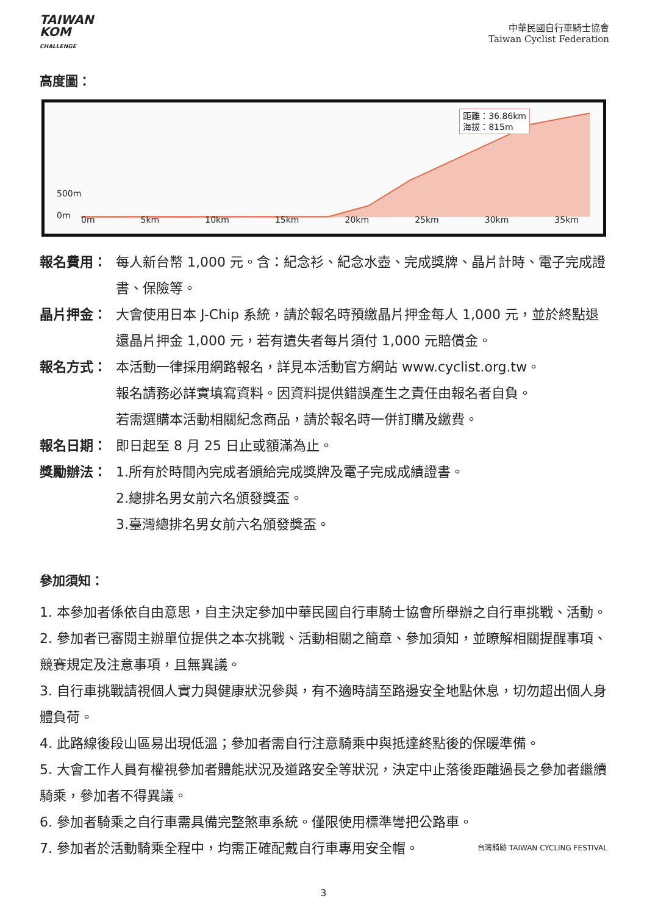TAIWAN
KOM
CHALLENGE
中華民國自行車騎士協會
Taiwan Cyclist Federation
高度圖：
500m
0m
距離：36.86km
海拔：815m
0m 5km 10km 15km 20km 25km 30km 35km
報名費用： 每人新台幣 1,000 元。含：紀念衫、紀念水壺、完成獎牌、晶片計時、電子完成證書、保險等。
晶片押金： 大會使用日本 J-Chip 系統，請於報名時預繳晶片押金每人 1,000 元，並於終點退還晶片押金 1,000 元，若有遺失者每片須付 1,000 元賠償金。
報名方式： 本活動一律採用網路報名，詳見本活動官方網站 www.cyclist.org.tw。
報名請務必詳實填寫資料。因資料提供錯誤產生之責任由報名者自負。
若需選購本活動相關紀念商品，請於報名時一併訂購及繳費。
報名日期： 即日起至 8 月 25 日止或額滿為止。
獎勵辦法： 1.所有於時間內完成者頒給完成獎牌及電子完成成績證書。
2.總排名男女前六名頒發獎盃。
3.臺灣總排名男女前六名頒發獎盃。
參加須知：
1. 本參加者係依自由意思，自主決定參加中華民國自行車騎士協會所舉辦之自行車挑戰、活動。
2. 參加者已審閱主辦單位提供之本次挑戰、活動相關之簡章、參加須知，並瞭解相關提醒事項、競賽規定及注意事項，且無異議。
3. 自行車挑戰請視個人實力與健康狀況參與，有不適時請至路邊安全地點休息，切勿超出個人身體負荷。
4. 此路線後段山區易出現低溫；參加者需自行注意騎乘中與抵達終點後的保暖準備。
5. 大會工作人員有權視參加者體能狀況及道路安全等狀況，決定中止落後距離過長之參加者繼續騎乘，參加者不得異議。
6. 參加者騎乘之自行車需具備完整煞車系統。僅限使用標準彎把公路車。
7. 參加者於活動騎乘全程中，均需正確配戴自行車專用安全帽。 台灣騎跡 TAIWAN CYCLING FESTIVAL
3